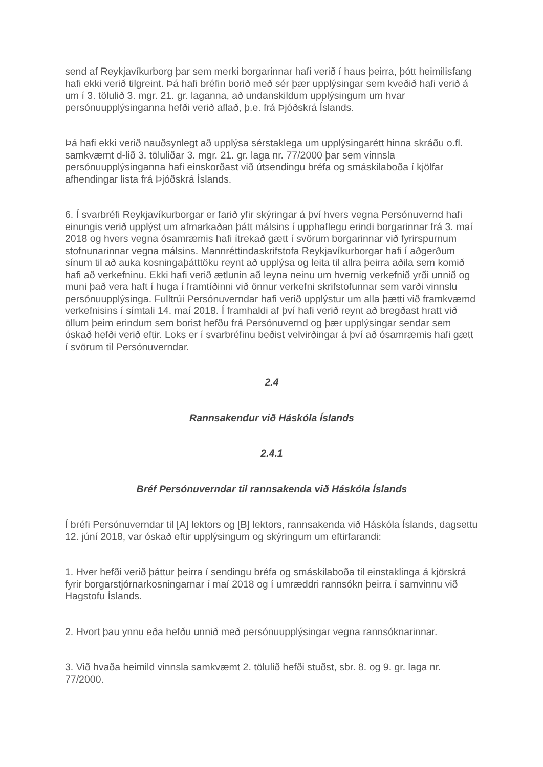send af Reykjavíkurborg þar sem merki borgarinnar hafi verið í haus þeirra, þótt heimilisfang hafi ekki verið tilgreint. Þá hafi bréfin borið með sér þær upplýsingar sem kveðið hafi verið á um í 3. tölulið 3. mgr. 21. gr. laganna, að undanskildum upplýsingum um hvar persónuupplýsinganna hefði verið aflað, þ.e. frá Þjóðskrá Íslands.
Þá hafi ekki verið nauðsynlegt að upplýsa sérstaklega um upplýsingarétt hinna skráðu o.fl. samkvæmt d-lið 3. töluliðar 3. mgr. 21. gr. laga nr. 77/2000 þar sem vinnsla persónuupplýsinganna hafi einskorðast við útsendingu bréfa og smáskilaboða í kjölfar afhendingar lista frá Þjóðskrá Íslands.
6. Í svarbréfi Reykjavíkurborgar er farið yfir skýringar á því hvers vegna Persónuvernd hafi einungis verið upplýst um afmarkaðan þátt málsins í upphaflegu erindi borgarinnar frá 3. maí 2018 og hvers vegna ósamræmis hafi ítrekað gætt í svörum borgarinnar við fyrirspurnum stofnunarinnar vegna málsins. Mannréttindaskrifstofa Reykjavíkurborgar hafi í aðgerðum sínum til að auka kosningaþátttöku reynt að upplýsa og leita til allra þeirra aðila sem komið hafi að verkefninu. Ekki hafi verið ætlunin að leyna neinu um hvernig verkefnið yrði unnið og muni það vera haft í huga í framtíðinni við önnur verkefni skrifstofunnar sem varði vinnslu persónuupplýsinga. Fulltrúi Persónuverndar hafi verið upplýstur um alla þætti við framkvæmd verkefnisins í símtali 14. maí 2018. Í framhaldi af því hafi verið reynt að bregðast hratt við öllum þeim erindum sem borist hefðu frá Persónuvernd og þær upplýsingar sendar sem óskað hefði verið eftir. Loks er í svarbréfinu beðist velvirðingar á því að ósamræmis hafi gætt í svörum til Persónuverndar.
2.4
Rannsakendur við Háskóla Íslands
2.4.1
Bréf Persónuverndar til rannsakenda við Háskóla Íslands
Í bréfi Persónuverndar til [A] lektors og [B] lektors, rannsakenda við Háskóla Íslands, dagsettu 12. júní 2018, var óskað eftir upplýsingum og skýringum um eftirfarandi:
1. Hver hefði verið þáttur þeirra í sendingu bréfa og smáskilaboða til einstaklinga á kjörskrá fyrir borgarstjórnarkosningarnar í maí 2018 og í umræddri rannsókn þeirra í samvinnu við Hagstofu Íslands.
2. Hvort þau ynnu eða hefðu unnið með persónuupplýsingar vegna rannsóknarinnar.
3. Við hvaða heimild vinnsla samkvæmt 2. tölulið hefði stuðst, sbr. 8. og 9. gr. laga nr. 77/2000.